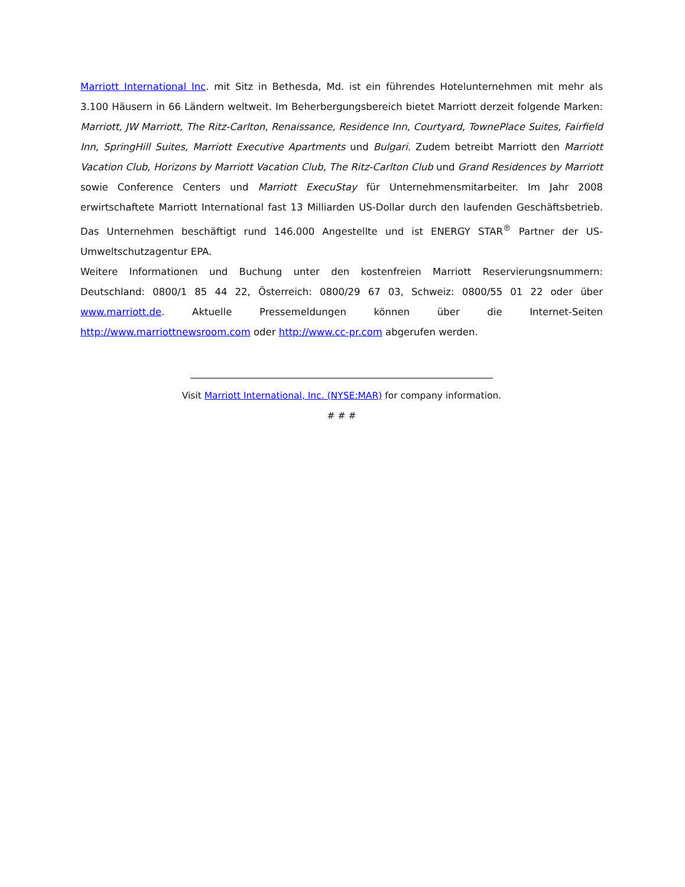Marriott International Inc. mit Sitz in Bethesda, Md. ist ein führendes Hotelunternehmen mit mehr als 3.100 Häusern in 66 Ländern weltweit. Im Beherbergungsbereich bietet Marriott derzeit folgende Marken: Marriott, JW Marriott, The Ritz-Carlton, Renaissance, Residence Inn, Courtyard, TownePlace Suites, Fairfield Inn, SpringHill Suites, Marriott Executive Apartments und Bulgari. Zudem betreibt Marriott den Marriott Vacation Club, Horizons by Marriott Vacation Club, The Ritz-Carlton Club und Grand Residences by Marriott sowie Conference Centers und Marriott ExecuStay für Unternehmensmitarbeiter. Im Jahr 2008 erwirtschaftete Marriott International fast 13 Milliarden US-Dollar durch den laufenden Geschäftsbetrieb. Das Unternehmen beschäftigt rund 146.000 Angestellte und ist ENERGY STAR<sup>®</sup> Partner der US-Umweltschutzagentur EPA.
Weitere Informationen und Buchung unter den kostenfreien Marriott Reservierungsnummern: Deutschland: 0800/1 85 44 22, Österreich: 0800/29 67 03, Schweiz: 0800/55 01 22 oder über www.marriott.de. Aktuelle Pressemeldungen können über die Internet-Seiten http://www.marriottnewsroom.com oder http://www.cc-pr.com abgerufen werden.
Visit Marriott International, Inc. (NYSE:MAR) for company information.
# # #